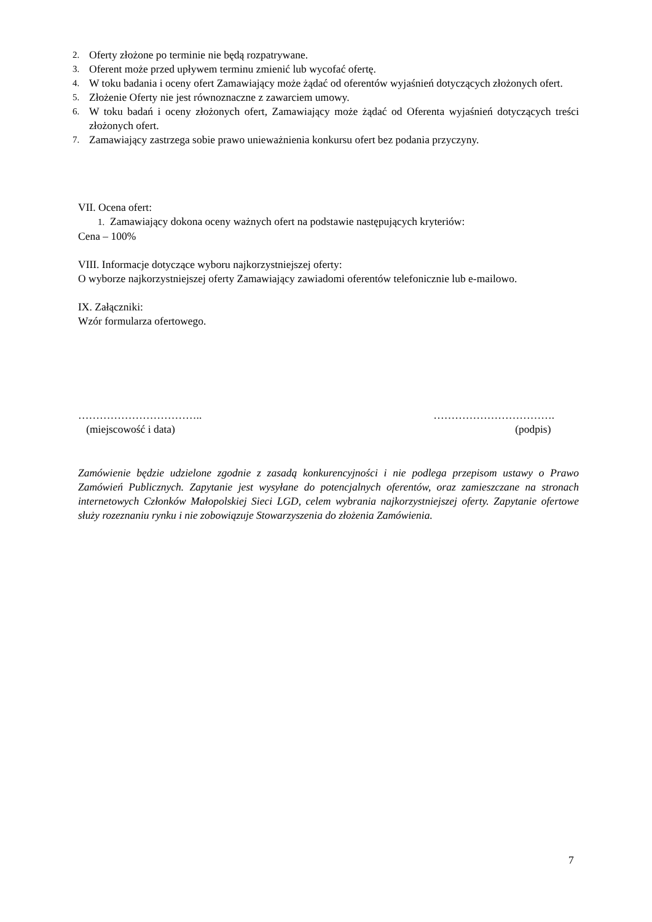2. Oferty złożone po terminie nie będą rozpatrywane.
3. Oferent może przed upływem terminu zmienić lub wycofać ofertę.
4. W toku badania i oceny ofert Zamawiający może żądać od oferentów wyjaśnień dotyczących złożonych ofert.
5. Złożenie Oferty nie jest równoznaczne z zawarciem umowy.
6. W toku badań i oceny złożonych ofert, Zamawiający może żądać od Oferenta wyjaśnień dotyczących treści złożonych ofert.
7. Zamawiający zastrzega sobie prawo unieważnienia konkursu ofert bez podania przyczyny.
VII. Ocena ofert:
1. Zamawiający dokona oceny ważnych ofert na podstawie następujących kryteriów:
Cena – 100%
VIII. Informacje dotyczące wyboru najkorzystniejszej oferty:
O wyborze najkorzystniejszej oferty Zamawiający zawiadomi oferentów telefonicznie lub e-mailowo.
IX. Załączniki:
Wzór formularza ofertowego.
……………………………..
(miejscowość i data)
…………………………….
(podpis)
Zamówienie będzie udzielone zgodnie z zasadą konkurencyjności i nie podlega przepisom ustawy o Prawo Zamówień Publicznych. Zapytanie jest wysyłane do potencjalnych oferentów, oraz zamieszczane na stronach internetowych Członków Małopolskiej Sieci LGD, celem wybrania najkorzystniejszej oferty. Zapytanie ofertowe służy rozeznaniu rynku i nie zobowiązuje Stowarzyszenia do złożenia Zamówienia.
7